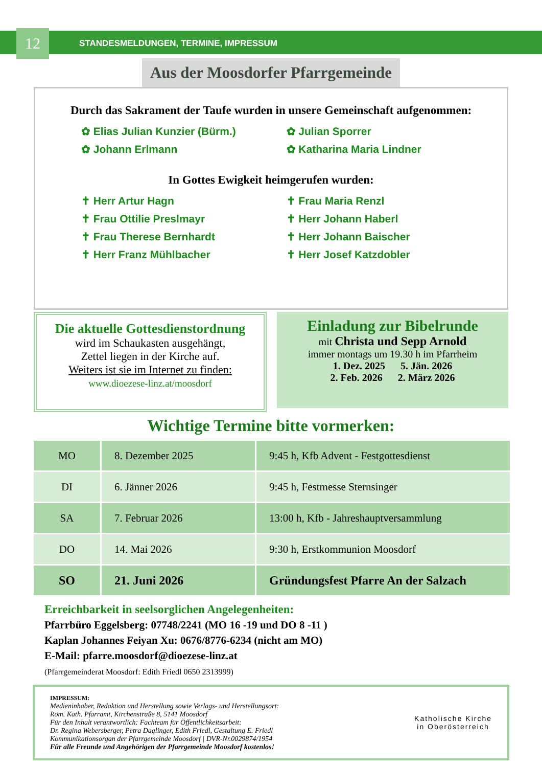12
STANDESMELDUNGEN, TERMINE, IMPRESSUM
Aus der Moosdorfer Pfarrgemeinde
Durch das Sakrament der Taufe wurden in unsere Gemeinschaft aufgenommen:
✿ Elias Julian Kunzier (Bürm.)
✿ Johann Erlmann
✿ Julian Sporrer
✿ Katharina Maria Lindner
In Gottes Ewigkeit heimgerufen wurden:
✝ Herr Artur Hagn
✝ Frau Ottilie Preslmayr
✝ Frau Therese Bernhardt
✝ Herr Franz Mühlbacher
✝ Frau Maria Renzl
✝ Herr Johann Haberl
✝ Herr Johann Baischer
✝ Herr Josef Katzdobler
Die aktuelle Gottesdienstordnung
wird im Schaukasten ausgehängt,
Zettel liegen in der Kirche auf.
Weiters ist sie im Internet zu finden:
www.dioezese-linz.at/moosdorf
Einladung zur Bibelrunde
mit Christa und Sepp Arnold
immer montags um 19.30 h im Pfarrheim
1. Dez. 2025 5. Jän. 2026
2. Feb. 2026 2. März 2026
Wichtige Termine bitte vormerken:
| MO | 8. Dezember 2025 | 9:45 h, Kfb Advent - Festgottesdienst |
| DI | 6. Jänner 2026 | 9:45 h, Festmesse Sternsinger |
| SA | 7. Februar 2026 | 13:00 h, Kfb - Jahreshauptversammlung |
| DO | 14. Mai 2026 | 9:30 h, Erstkommunion Moosdorf |
| SO | 21. Juni 2026 | Gründungsfest Pfarre An der Salzach |
Erreichbarkeit in seelsorglichen Angelegenheiten:
Pfarrbüro Eggelsberg: 07748/2241 (MO 16 -19 und DO 8 -11 )
Kaplan Johannes Feiyan Xu: 0676/8776-6234 (nicht am MO)
E-Mail: pfarre.moosdorf@dioezese-linz.at
(Pfarrgemeinderat Moosdorf: Edith Friedl 0650 2313999)
IMPRESSUM:
Medieninhaber, Redaktion und Herstellung sowie Verlags- und Herstellungsort:
Röm. Kath. Pfarramt, Kirchenstraße 8, 5141 Moosdorf
Für den Inhalt verantwortlich: Fachteam für Öffentlichkeitsarbeit:
Dr. Regina Webersberger, Petra Daglinger, Edith Friedl, Gestaltung E. Friedl
Kommunikationsorgan der Pfarrgemeinde Moosdorf | DVR-Nr.0029874/1954
Für alle Freunde und Angehörigen der Pfarrgemeinde Moosdorf kostenlos!
Katholische Kirche
in Oberösterreich